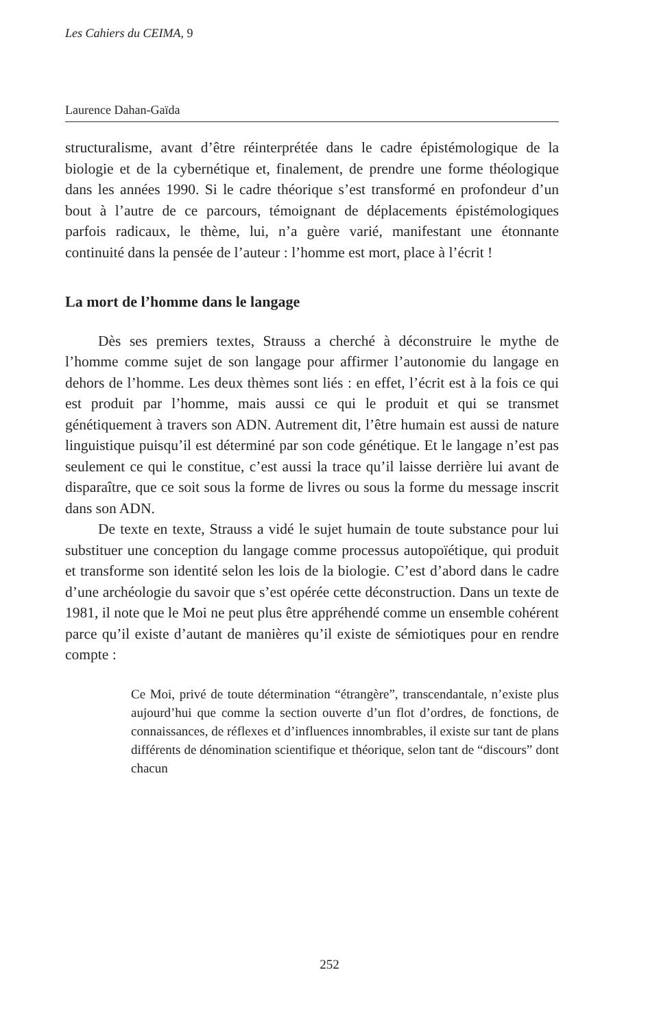Les Cahiers du CEIMA, 9
Laurence Dahan-Gaïda
structuralisme, avant d’être réinterprétée dans le cadre épistémologique de la biologie et de la cybernétique et, finalement, de prendre une forme théologique dans les années 1990. Si le cadre théorique s’est transformé en profondeur d’un bout à l’autre de ce parcours, témoignant de déplacements épistémologiques parfois radicaux, le thème, lui, n’a guère varié, manifestant une étonnante continuité dans la pensée de l’auteur : l’homme est mort, place à l’écrit !
La mort de l’homme dans le langage
Dès ses premiers textes, Strauss a cherché à déconstruire le mythe de l’homme comme sujet de son langage pour affirmer l’autonomie du langage en dehors de l’homme. Les deux thèmes sont liés : en effet, l’écrit est à la fois ce qui est produit par l’homme, mais aussi ce qui le produit et qui se transmet génétiquement à travers son ADN. Autrement dit, l’être humain est aussi de nature linguistique puisqu’il est déterminé par son code génétique. Et le langage n’est pas seulement ce qui le constitue, c’est aussi la trace qu’il laisse derrière lui avant de disparaître, que ce soit sous la forme de livres ou sous la forme du message inscrit dans son ADN.
De texte en texte, Strauss a vidé le sujet humain de toute substance pour lui substituer une conception du langage comme processus autopoïétique, qui produit et transforme son identité selon les lois de la biologie. C’est d’abord dans le cadre d’une archéologie du savoir que s’est opérée cette déconstruction. Dans un texte de 1981, il note que le Moi ne peut plus être appréhendé comme un ensemble cohérent parce qu’il existe d’autant de manières qu’il existe de sémiotiques pour en rendre compte :
Ce Moi, privé de toute détermination “étrangère”, transcendantale, n’existe plus aujourd’hui que comme la section ouverte d’un flot d’ordres, de fonctions, de connaissances, de réflexes et d’influences innombrables, il existe sur tant de plans différents de dénomination scientifique et théorique, selon tant de “discours” dont chacun
252